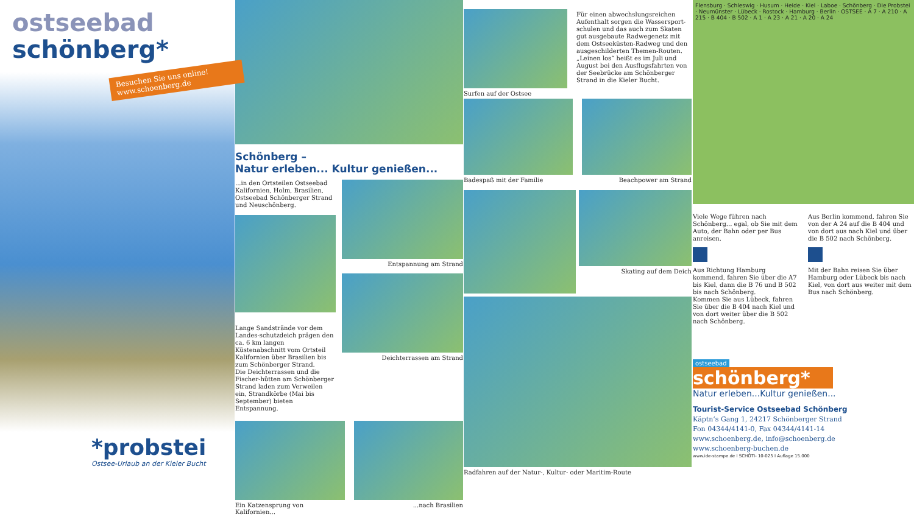ostseebad
schönberg*
Besuchen Sie uns online!
www.schoenberg.de
*probstei
Ostsee-Urlaub an der Kieler Bucht
Schönberg –
Natur erleben... Kultur genießen...
...in den Ortsteilen Ostseebad Kalifornien, Holm, Brasilien, Ostseebad Schönberger Strand und Neuschönberg.
Lange Sandstrände vor dem Landes-schutzdeich prägen den ca. 6 km langen Küstenabschnitt vom Ortsteil Kalifornien über Brasilien bis zum Schönberger Strand.
Die Deichterrassen und die Fischer-hütten am Schönberger Strand laden zum Verweilen ein, Strandkörbe (Mai bis September) bieten Entspannung.
Entspannung am Strand
Deichterrassen am Strand
Ein Katzensprung von Kalifornien...
...nach Brasilien
Surfen auf der Ostsee
Für einen abwechslungsreichen Aufenthalt sorgen die Wassersport-schulen und das auch zum Skaten gut ausgebaute Radwegenetz mit dem Ostseeküsten-Radweg und den ausgeschilderten Themen-Routen. „Leinen los“ heißt es im Juli und August bei den Ausflugsfahrten von der Seebrücke am Schönberger Strand in die Kieler Bucht.
Badespaß mit der Familie Beachpower am Strand
Skating auf dem Deich
Radfahren auf der Natur-, Kultur- oder Maritim-Route
Flensburg · Schleswig · Husum · Heide · Kiel · Laboe · Schönberg · Die Probstei · Neumünster · Lübeck · Rostock · Hamburg · Berlin · OSTSEE · A 7 · A 210 · A 215 · B 404 · B 502 · A 1 · A 23 · A 21 · A 20 · A 24
Viele Wege führen nach Schönberg... egal, ob Sie mit dem Auto, der Bahn oder per Bus anreisen.
Aus Richtung Hamburg kommend, fahren Sie über die A7 bis Kiel, dann die B 76 und B 502 bis nach Schönberg.
Kommen Sie aus Lübeck, fahren Sie über die B 404 nach Kiel und von dort weiter über die B 502 nach Schönberg.
Aus Berlin kommend, fahren Sie von der A 24 auf die B 404 und von dort aus nach Kiel und über die B 502 nach Schönberg.
Mit der Bahn reisen Sie über Hamburg oder Lübeck bis nach Kiel, von dort aus weiter mit dem Bus nach Schönberg.
ostseebad
schönberg*
Natur erleben...Kultur genießen...
Tourist-Service Ostseebad Schönberg
Käptn‘s Gang 1, 24217 Schönberger Strand
Fon 04344/4141-0, Fax 04344/4141-14
www.schoenberg.de, info@schoenberg.de
www.schoenberg-buchen.de
www.ide-stampe.de I SCHÖTI- 10-025 I Auflage 15.000